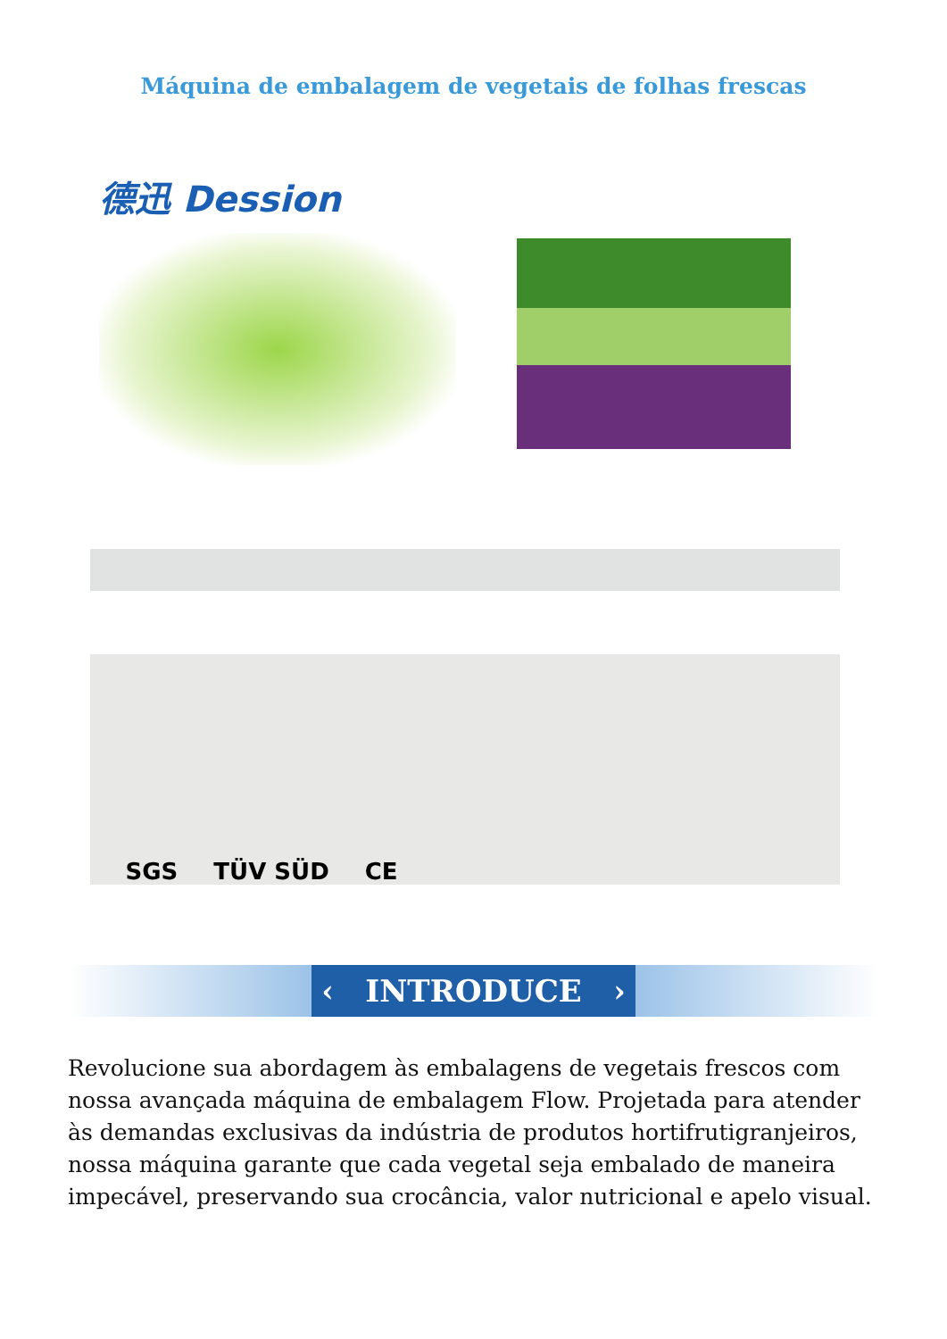Máquina de embalagem de vegetais de folhas frescas
德迅 Dession
SGS TÜV SÜD CE
‹ INTRODUCE ›
Revolucione sua abordagem às embalagens de vegetais frescos com nossa avançada máquina de embalagem Flow. Projetada para atender às demandas exclusivas da indústria de produtos hortifrutigranjeiros, nossa máquina garante que cada vegetal seja embalado de maneira impecável, preservando sua crocância, valor nutricional e apelo visual.